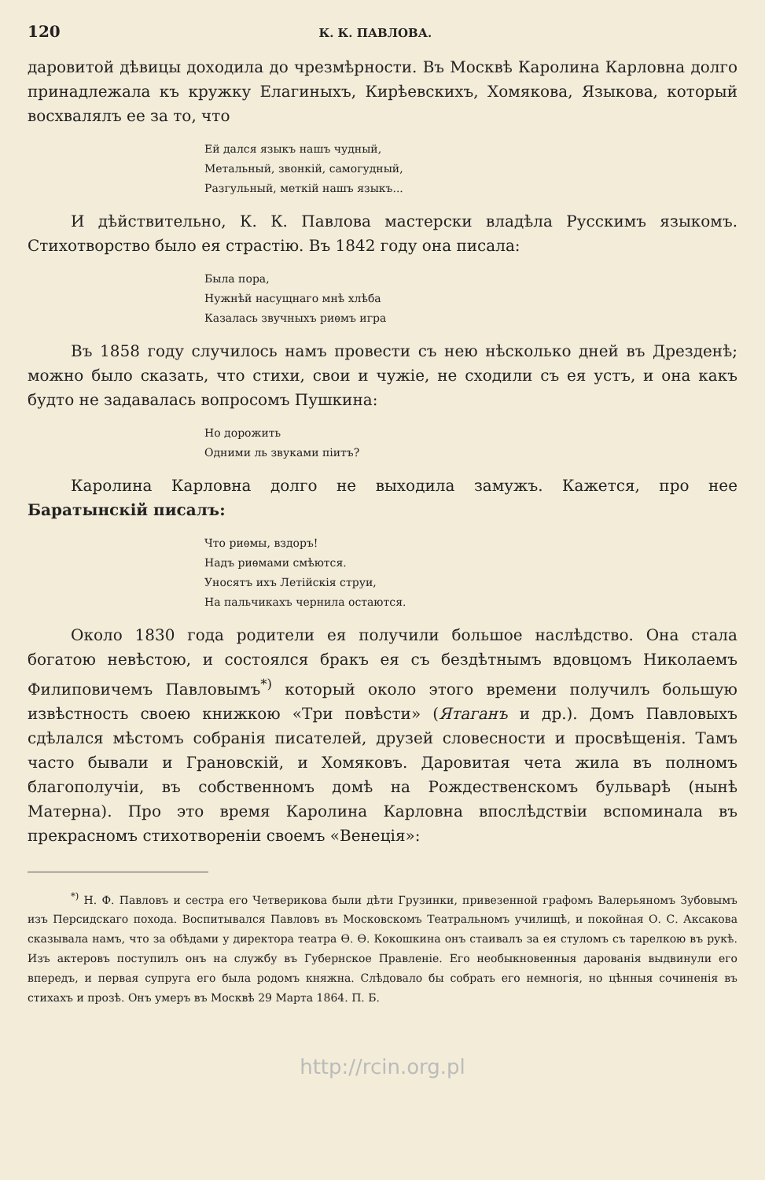120 К. К. ПАВЛОВА.
даровитой дѣвицы доходила до чрезмѣрности. Въ Москвѣ Каролина Карловна долго принадлежала къ кружку Елагиныхъ, Кирѣевскихъ, Хомякова, Языкова, который восхвалялъ ее за то, что
Ей дался языкъ нашъ чудный,
Метальный, звонкій, самогудный,
Разгульный, меткій нашъ языкъ...
И дѣйствительно, К. К. Павлова мастерски владѣла Русскимъ языкомъ. Стихотворство было ея страстію. Въ 1842 году она писала:
Была пора,
Нужнѣй насущнаго мнѣ хлѣба
Казалась звучныхъ риѳмъ игра
Въ 1858 году случилось намъ провести съ нею нѣсколько дней въ Дрезденѣ; можно было сказать, что стихи, свои и чужіе, не сходили съ ея устъ, и она какъ будто не задавалась вопросомъ Пушкина:
Но дорожить
Одними ль звуками піитъ?
Каролина Карловна долго не выходила замужъ. Кажется, про нее Баратынскій писалъ:
Что риѳмы, вздоръ!
Надъ риѳмами смѣются.
Уносятъ ихъ Летійскія струи,
На пальчикахъ чернила остаются.
Около 1830 года родители ея получили большое наслѣдство. Она стала богатою невѣстою, и состоялся бракъ ея съ бездѣтнымъ вдовцомъ Николаемъ Филиповичемъ Павловымъ<sup>*)</sup> который около этого времени получилъ большую извѣстность своею книжкою «Три повѣсти» (Ятаганъ и др.). Домъ Павловыхъ сдѣлался мѣстомъ собранія писателей, друзей словесности и просвѣщенія. Тамъ часто бывали и Грановскій, и Хомяковъ. Даровитая чета жила въ полномъ благополучіи, въ собственномъ домѣ на Рождественскомъ бульварѣ (нынѣ Матерна). Про это время Каролина Карловна впослѣдствіи вспоминала въ прекрасномъ стихотвореніи своемъ «Венеція»:
<sup>*)</sup> Н. Ф. Павловъ и сестра его Четверикова были дѣти Грузинки, привезенной графомъ Валерьяномъ Зубовымъ изъ Персидскаго похода. Воспитывался Павловъ въ Московскомъ Театральномъ училищѣ, и покойная О. С. Аксакова сказывала намъ, что за обѣдами у директора театра Ѳ. Ѳ. Кокошкина онъ стаивалъ за ея стуломъ съ тарелкою въ рукѣ. Изъ актеровъ поступилъ онъ на службу въ Губернское Правленіе. Его необыкновенныя дарованія выдвинули его впередъ, и первая супруга его была родомъ княжна. Слѣдовало бы собрать его немногія, но цѣнныя сочиненія въ стихахъ и прозѣ. Онъ умеръ въ Москвѣ 29 Марта 1864. П. Б.
http://rcin.org.pl